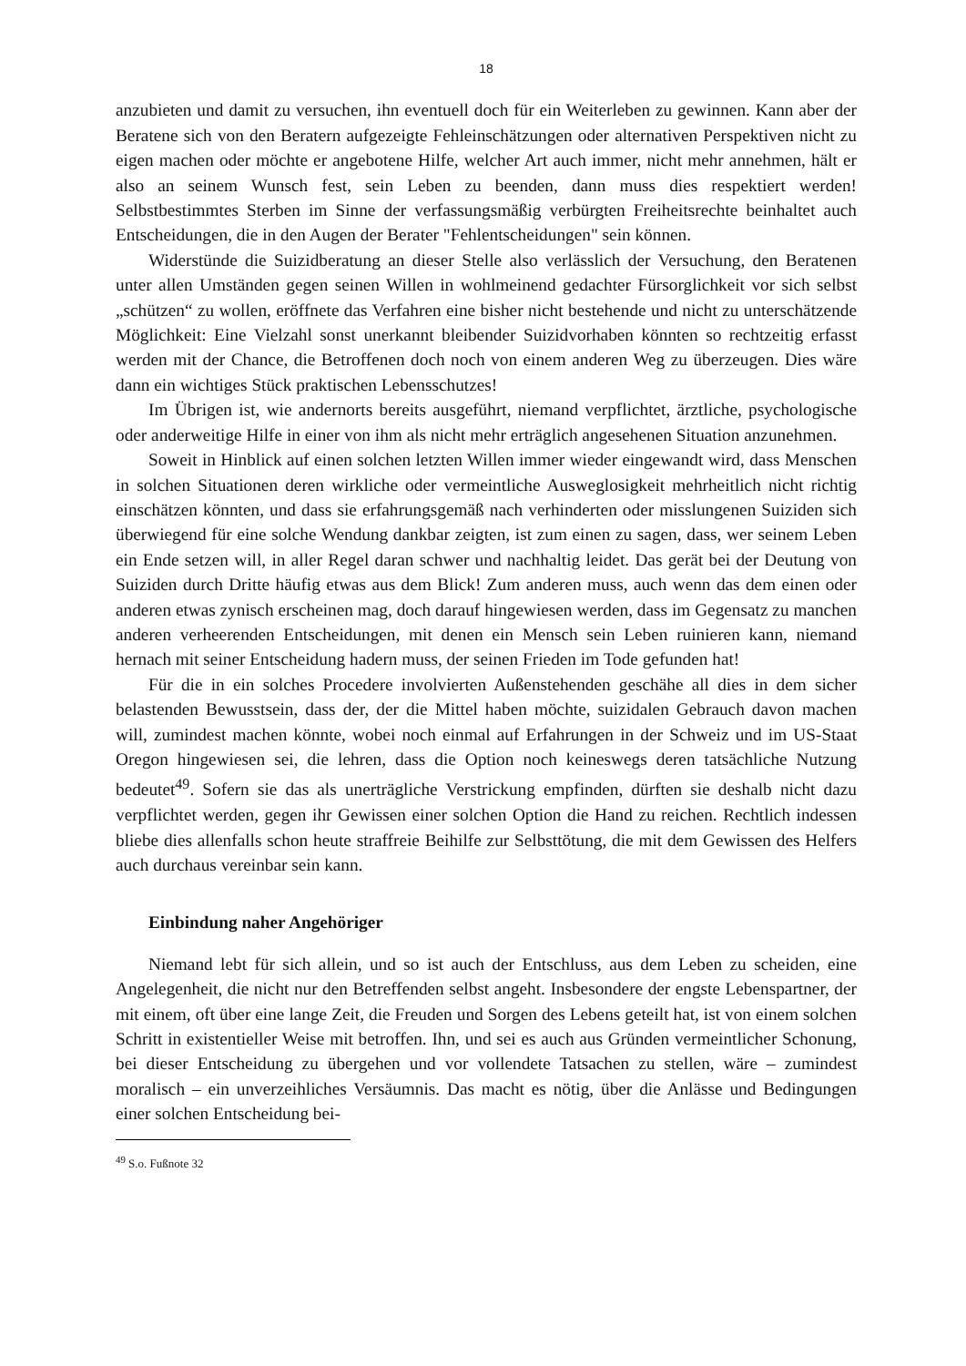18
anzubieten und damit zu versuchen, ihn eventuell doch für ein Weiterleben zu gewinnen. Kann aber der Beratene sich von den Beratern aufgezeigte Fehleinschätzungen oder alternativen Perspektiven nicht zu eigen machen oder möchte er angebotene Hilfe, welcher Art auch immer, nicht mehr annehmen, hält er also an seinem Wunsch fest, sein Leben zu beenden, dann muss dies respektiert werden! Selbstbestimmtes Sterben im Sinne der verfassungsmäßig verbürgten Freiheitsrechte beinhaltet auch Entscheidungen, die in den Augen der Berater "Fehlentscheidungen" sein können.
Widerstünde die Suizidberatung an dieser Stelle also verlässlich der Versuchung, den Beratenen unter allen Umständen gegen seinen Willen in wohlmeinend gedachter Fürsorglichkeit vor sich selbst „schützen“ zu wollen, eröffnete das Verfahren eine bisher nicht bestehende und nicht zu unterschätzende Möglichkeit: Eine Vielzahl sonst unerkannt bleibender Suizidvorhaben könnten so rechtzeitig erfasst werden mit der Chance, die Betroffenen doch noch von einem anderen Weg zu überzeugen. Dies wäre dann ein wichtiges Stück praktischen Lebensschutzes!
Im Übrigen ist, wie andernorts bereits ausgeführt, niemand verpflichtet, ärztliche, psychologische oder anderweitige Hilfe in einer von ihm als nicht mehr erträglich angesehenen Situation anzunehmen.
Soweit in Hinblick auf einen solchen letzten Willen immer wieder eingewandt wird, dass Menschen in solchen Situationen deren wirkliche oder vermeintliche Ausweglosigkeit mehrheitlich nicht richtig einschätzen könnten, und dass sie erfahrungsgemäß nach verhinderten oder misslungenen Suiziden sich überwiegend für eine solche Wendung dankbar zeigten, ist zum einen zu sagen, dass, wer seinem Leben ein Ende setzen will, in aller Regel daran schwer und nachhaltig leidet. Das gerät bei der Deutung von Suiziden durch Dritte häufig etwas aus dem Blick! Zum anderen muss, auch wenn das dem einen oder anderen etwas zynisch erscheinen mag, doch darauf hingewiesen werden, dass im Gegensatz zu manchen anderen verheerenden Entscheidungen, mit denen ein Mensch sein Leben ruinieren kann, niemand hernach mit seiner Entscheidung hadern muss, der seinen Frieden im Tode gefunden hat!
Für die in ein solches Procedere involvierten Außenstehenden geschähe all dies in dem sicher belastenden Bewusstsein, dass der, der die Mittel haben möchte, suizidalen Gebrauch davon machen will, zumindest machen könnte, wobei noch einmal auf Erfahrungen in der Schweiz und im US-Staat Oregon hingewiesen sei, die lehren, dass die Option noch keineswegs deren tatsächliche Nutzung bedeutet<sup>49</sup>. Sofern sie das als unerträgliche Verstrickung empfinden, dürften sie deshalb nicht dazu verpflichtet werden, gegen ihr Gewissen einer solchen Option die Hand zu reichen. Rechtlich indessen bliebe dies allenfalls schon heute straffreie Beihilfe zur Selbsttötung, die mit dem Gewissen des Helfers auch durchaus vereinbar sein kann.
Einbindung naher Angehöriger
Niemand lebt für sich allein, und so ist auch der Entschluss, aus dem Leben zu scheiden, eine Angelegenheit, die nicht nur den Betreffenden selbst angeht. Insbesondere der engste Lebenspartner, der mit einem, oft über eine lange Zeit, die Freuden und Sorgen des Lebens geteilt hat, ist von einem solchen Schritt in existentieller Weise mit betroffen. Ihn, und sei es auch aus Gründen vermeintlicher Schonung, bei dieser Entscheidung zu übergehen und vor vollendete Tatsachen zu stellen, wäre – zumindest moralisch – ein unverzeihliches Versäumnis. Das macht es nötig, über die Anlässe und Bedingungen einer solchen Entscheidung bei-
<sup>49</sup> S.o. Fußnote 32